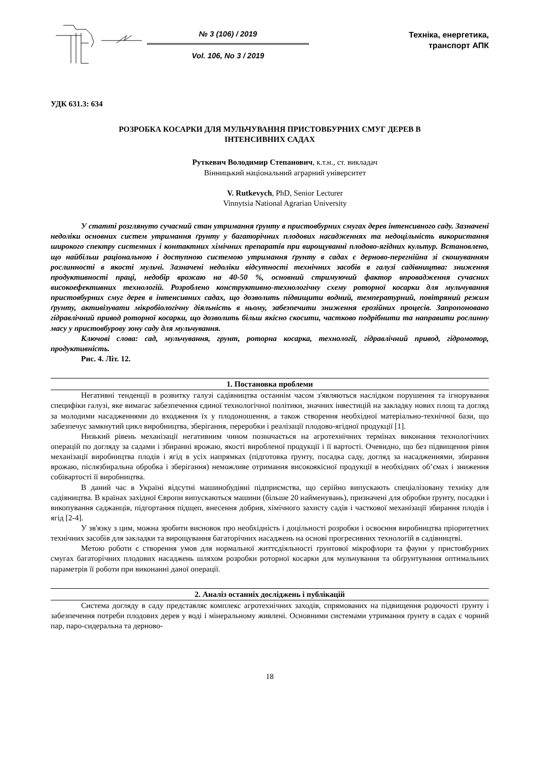№ 3 (106) / 2019
Vol. 106, No 3 / 2019
Техніка, енергетика,
транспорт АПК
УДК 631.3: 634
РОЗРОБКА КОСАРКИ ДЛЯ МУЛЬЧУВАННЯ ПРИСТОВБУРНИХ СМУГ ДЕРЕВ В
ІНТЕНСИВНИХ САДАХ
Руткевич Володимир Степанович, к.т.н., ст. викладач
Вінницький національний аграрний університет
V. Rutkevych, PhD, Senior Lecturer
Vinnytsia National Agrarian University
У статті розглянуто сучасний стан утримання ґрунту в пристовбурних смугах дерев інтенсивного саду. Зазначені недоліки основних систем утримання ґрунту у багаторічних плодових насадженнях та недоцільність використання широкого спектру системних і контактних хімічних препаратів при вирощуванні плодово-ягідних культур. Встановлено, що найбільш раціональною і доступною системою утримання ґрунту в садах є дерново-перегнійна зі скошуванням рослинності в якості мульчі. Зазначені недоліки відсутності технічних засобів в галузі садівництва: зниження продуктивності праці, недобір врожаю на 40-50 %, основний стримуючий фактор впровадження сучасних високоефективних технологій. Розроблено конструктивно-технологічну схему роторної косарки для мульчування пристовбурних смуг дерев в інтенсивних садах, що дозволить підвищити водний, температурний, повітряний режим ґрунту, активізувати мікробіологічну діяльність в ньому, забезпечити зниження ерозійних процесів. Запропоновано гідравлічний привод роторної косарки, що дозволить більш якісно скосити, частково подрібнити та направити рослинну масу у пристовбурову зону саду для мульчування.
Ключові слова: сад, мульчування, грунт, роторна косарка, технології, гідравлічний привод, гідромотор, продуктивність.
Рис. 4. Літ. 12.
1. Постановка проблеми
Негативні тенденції в розвитку галузі садівництва останнім часом з'являються наслідком порушення та ігнорування специфіки галузі, яке вимагає забезпечення єдиної технологічної політики, значних інвестицій на закладку нових площ та догляд за молодими насадженнями до входження їх у плодоношення, а також створення необхідної матеріально-технічної бази, що забезпечує замкнутий цикл виробництва, зберігання, переробки і реалізації плодово-ягідної продукції [1].
Низький рівень механізації негативним чином позначається на агротехнічних термінах виконання технологічних операцій по догляду за садами і збиранні врожаю, якості виробленої продукції і її вартості. Очевидно, що без підвищення рівня механізації виробництва плодів і ягід в усіх напрямках (підготовка ґрунту, посадка саду, догляд за насадженнями, збирання врожаю, післязбиральна обробка і зберігання) неможливе отримання високоякісної продукції в необхідних об’ємах і зниження собівартості її виробництва.
В даний час в Україні відсутні машинобудівні підприємства, що серійно випускають спеціалізовану техніку для садівництва. В країнах західної Європи випускаються машини (більше 20 найменувань), призначені для обробки ґрунту, посадки і викопування саджанців, підгортання підщеп, внесення добрив, хімічного захисту садів і часткової механізації збирання плодів і ягід [2-4].
У зв'язку з цим, можна зробити висновок про необхідність і доцільності розробки і освоєння виробництва пріоритетних технічних засобів для закладки та вирощування багаторічних насаджень на основі прогресивних технологій в садівництві.
Метою роботи є створення умов для нормальної життєдіяльності ґрунтової мікрофлори та фауни у пристовбурних смугах багаторічних плодових насаджень шляхом розробки роторної косарки для мульчування та обґрунтування оптимальних параметрів її роботи при виконанні даної операції.
2. Аналіз останніх досліджень і публікацій
Система догляду в саду представляє комплекс агротехнічних заходів, спрямованих на підвищення родючості ґрунту і забезпечення потреби плодових дерев у воді і мінеральному живлені. Основними системами утримання ґрунту в садах є чорний пар, паро-сидеральна та дерново-
18